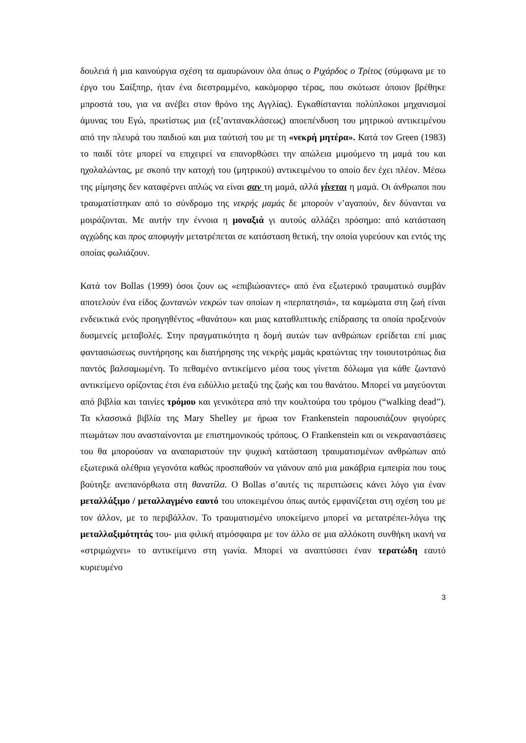δουλειά ή μια καινούργια σχέση τα αμαυρώνουν όλα όπως ο Ριχάρδος ο Τρίτος (σύμφωνα με το έργο του Σαίξπηρ, ήταν ένα διεστραμμένο, κακόμορφο τέρας, που σκότωσε όποιον βρέθηκε μπροστά του, για να ανέβει στον θρόνο της Αγγλίας). Εγκαθίστανται πολύπλοκοι μηχανισμοί άμυνας του Εγώ, πρωτίστως μια (εξ’αντανακλάσεως) αποεπένδυση του μητρικού αντικειμένου από την πλευρά του παιδιού και μια ταύτισή του με τη «νεκρή μητέρα». Κατά τον Green (1983) το παιδί τότε μπορεί να επιχειρεί να επανορθώσει την απώλεια μιμούμενο τη μαμά του και ηχολαλώντας, με σκοπό την κατοχή του (μητρικού) αντικειμένου το οποίο δεν έχει πλέον. Μέσω της μίμησης δεν καταφέρνει απλώς να είναι σαν τη μαμά, αλλά γίνεται η μαμά. Οι άνθρωποι που τραυματίστηκαν από το σύνδρομο της νεκρής μαμάς δε μπορούν ν’αγαπούν, δεν δύνανται να μοιράζονται. Με αυτήν την έννοια η μοναξιά γι αυτούς αλλάζει πρόσημο: από κατάσταση αγχώδης και προς αποφυγήν μετατρέπεται σε κατάσταση θετική, την οποία γυρεύουν και εντός της οποίας φωλιάζουν.
Κατά τον Bollas (1999) όσοι ζουν ως «επιβιώσαντες» από ένα εξωτερικό τραυματικό συμβάν αποτελούν ένα είδος ζωντανών νεκρών των οποίων η «περπατησιά», τα καμώματα στη ζωή είναι ενδεικτικά ενός προηγηθέντος «θανάτου» και μιας καταθλιπτικής επίδρασης τα οποία προξενούν δυσμενείς μεταβολές. Στην πραγματικότητα η δομή αυτών των ανθρώπων ερείδεται επί μιας φαντασιώσεως συντήρησης και διατήρησης της νεκρής μαμάς κρατώντας την τοιουτοτρόπως δια παντός βαλσαμωμένη. Το πεθαμένο αντικείμενο μέσα τους γίνεται δόλωμα για κάθε ζωντανό αντικείμενο ορίζοντας έτσι ένα ειδύλλιο μεταξύ της ζωής και του θανάτου. Μπορεί να μαγεύονται από βιβλία και ταινίες τρόμου και γενικότερα από την κουλτούρα του τρόμου (“walking dead”). Τα κλασσικά βιβλία της Mary Shelley με ήρωα τον Frankenstein παρουσιάζουν φιγούρες πτωμάτων που ανασταίνονται με επιστημονικούς τρόπους. Ο Frankenstein και οι νεκραναστάσεις του θα μπορούσαν να αναπαριστούν την ψυχική κατάσταση τραυματισμένων ανθρώπων από εξωτερικά ολέθρια γεγονότα καθώς προσπαθούν να γιάνουν από μια μακάβρια εμπειρία που τους βούτηξε ανεπανόρθωτα στη θανατίλα. Ο Bollas σ’αυτές τις περιπτώσεις κάνει λόγο για έναν μεταλλάξιμο / μεταλλαγμένο εαυτό του υποκειμένου όπως αυτός εμφανίζεται στη σχέση του με τον άλλον, με το περιβάλλον. Το τραυματισμένο υποκείμενο μπορεί να μετατρέπει-λόγω της μεταλλαξιμότητάς του- μια φιλική ατμόσφαιρα με τον άλλο σε μια αλλόκοτη συνθήκη ικανή να «στριμώχνει» το αντικείμενο στη γωνία. Μπορεί να αναπτύσσει έναν τερατώδη εαυτό κυριευμένο
3